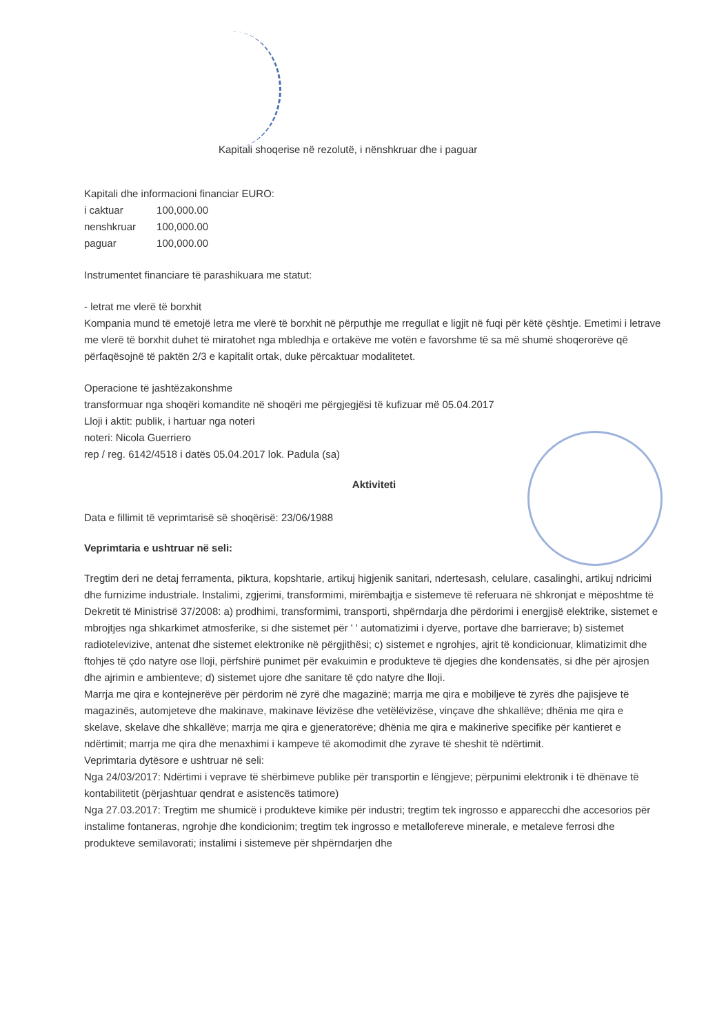Kapitali shoqerise në rezolutë, i nënshkruar dhe i paguar
Kapitali dhe informacioni financiar EURO:
| i caktuar | 100,000.00 |
| nenshkruar | 100,000.00 |
| paguar | 100,000.00 |
Instrumentet financiare të parashikuara me statut:
- letrat me vlerë të borxhit
Kompania mund të emetojë letra me vlerë të borxhit në përputhje me rregullat e ligjit në fuqi për këtë çështje. Emetimi i letrave me vlerë të borxhit duhet të miratohet nga mbledhja e ortakëve me votën e favorshme të sa më shumë shoqerorëve që përfaqësojnë të paktën 2/3 e kapitalit ortak, duke përcaktuar modalitetet.
Operacione të jashtëzakonshme
transformuar nga shoqëri komandite në shoqëri me përgjegjësi të kufizuar më 05.04.2017
Lloji i aktit: publik, i hartuar nga noteri
noteri: Nicola Guerriero
rep / reg. 6142/4518 i datës 05.04.2017 lok. Padula (sa)
Aktiviteti
Data e fillimit të veprimtarisë së shoqërisë: 23/06/1988
Veprimtaria e ushtruar në seli:
Tregtim deri ne detaj ferramenta, piktura, kopshtarie, artikuj higjenik sanitari, ndertesash, celulare, casalinghi, artikuj ndricimi dhe furnizime industriale. Instalimi, zgjerimi, transformimi, mirëmbajtja e sistemeve të referuara në shkronjat e mëposhtme të Dekretit të Ministrisë 37/2008: a) prodhimi, transformimi, transporti, shpërndarja dhe përdorimi i energjisë elektrike, sistemet e mbrojtjes nga shkarkimet atmosferike, si dhe sistemet për ' ' automatizimi i dyerve, portave dhe barrierave; b) sistemet radiotelevizive, antenat dhe sistemet elektronike në përgjithësi; c) sistemet e ngrohjes, ajrit të kondicionuar, klimatizimit dhe ftohjes të çdo natyre ose lloji, përfshirë punimet për evakuimin e produkteve të djegies dhe kondensatës, si dhe për ajrosjen dhe ajrimin e ambienteve; d) sistemet ujore dhe sanitare të çdo natyre dhe lloji.
Marrja me qira e kontejnerëve për përdorim në zyrë dhe magazinë; marrja me qira e mobiljeve të zyrës dhe pajisjeve të magazinës, automjeteve dhe makinave, makinave lëvizëse dhe vetëlëvizëse, vinçave dhe shkallëve; dhënia me qira e skelave, skelave dhe shkallëve; marrja me qira e gjeneratorëve; dhënia me qira e makinerive specifike për kantieret e ndërtimit; marrja me qira dhe menaxhimi i kampeve të akomodimit dhe zyrave të sheshit të ndërtimit.
Veprimtaria dytësore e ushtruar në seli:
Nga 24/03/2017: Ndërtimi i veprave të shërbimeve publike për transportin e lëngjeve; përpunimi elektronik i të dhënave të kontabilitetit (përjashtuar qendrat e asistencës tatimore)
Nga 27.03.2017: Tregtim me shumicë i produkteve kimike për industri; tregtim tek ingrosso e apparecchi dhe accesorios për instalime fontaneras, ngrohje dhe kondicionim; tregtim tek ingrosso e metallofereve minerale, e metaleve ferrosi dhe produkteve semilavorati; instalimi i sistemeve për shpërndarjen dhe